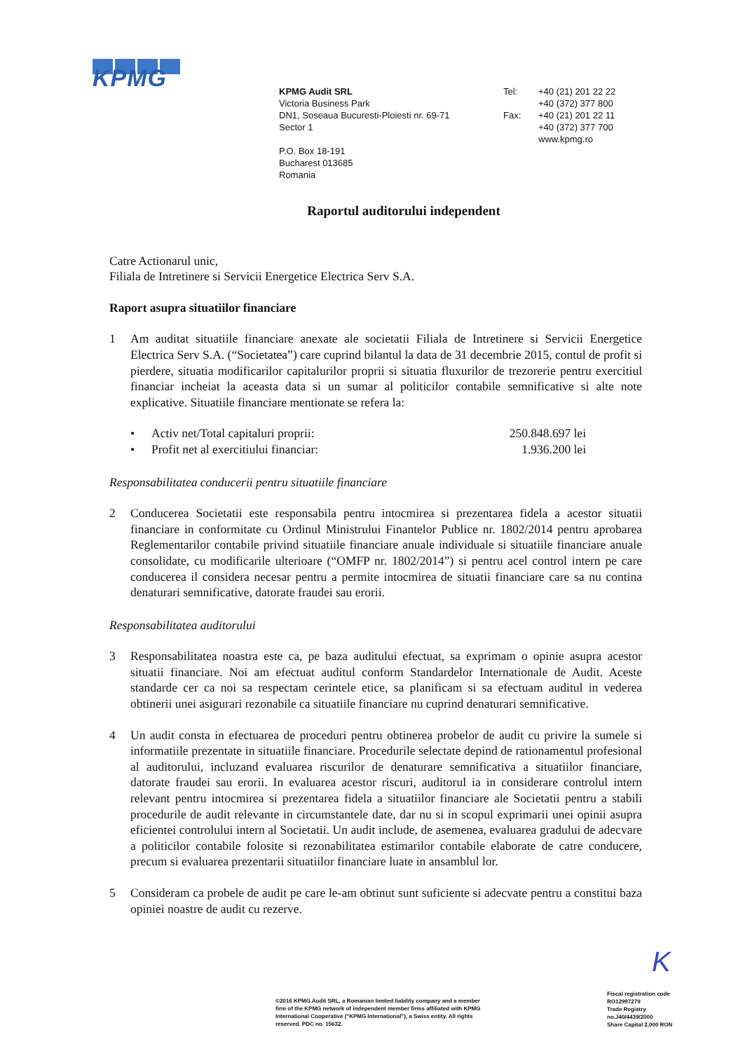KPMG
KPMG Audit SRL
Victoria Business Park
DN1, Soseaua Bucuresti-Ploiesti nr. 69-71
Sector 1
P.O. Box 18-191
Bucharest 013685
Romania
Tel:
Fax:
+40 (21) 201 22 22
+40 (372) 377 800
+40 (21) 201 22 11
+40 (372) 377 700
www.kpmg.ro
Raportul auditorului independent
Catre Actionarul unic,
Filiala de Intretinere si Servicii Energetice Electrica Serv S.A.
Raport asupra situatiilor financiare
1 Am auditat situatiile financiare anexate ale societatii Filiala de Intretinere si Servicii Energetice Electrica Serv S.A. (“Societatea”) care cuprind bilantul la data de 31 decembrie 2015, contul de profit si pierdere, situatia modificarilor capitalurilor proprii si situatia fluxurilor de trezorerie pentru exercitiul financiar incheiat la aceasta data si un sumar al politicilor contabile semnificative si alte note explicative. Situatiile financiare mentionate se refera la:
• Activ net/Total capitaluri proprii: 250.848.697 lei
• Profit net al exercitiului financiar: 1.936.200 lei
Responsabilitatea conducerii pentru situatiile financiare
2 Conducerea Societatii este responsabila pentru intocmirea si prezentarea fidela a acestor situatii financiare in conformitate cu Ordinul Ministrului Finantelor Publice nr. 1802/2014 pentru aprobarea Reglementarilor contabile privind situatiile financiare anuale individuale si situatiile financiare anuale consolidate, cu modificarile ulterioare (“OMFP nr. 1802/2014”) si pentru acel control intern pe care conducerea il considera necesar pentru a permite intocmirea de situatii financiare care sa nu contina denaturari semnificative, datorate fraudei sau erorii.
Responsabilitatea auditorului
3 Responsabilitatea noastra este ca, pe baza auditului efectuat, sa exprimam o opinie asupra acestor situatii financiare. Noi am efectuat auditul conform Standardelor Internationale de Audit. Aceste standarde cer ca noi sa respectam cerintele etice, sa planificam si sa efectuam auditul in vederea obtinerii unei asigurari rezonabile ca situatiile financiare nu cuprind denaturari semnificative.
4 Un audit consta in efectuarea de proceduri pentru obtinerea probelor de audit cu privire la sumele si informatiile prezentate in situatiile financiare. Procedurile selectate depind de rationamentul profesional al auditorului, incluzand evaluarea riscurilor de denaturare semnificativa a situatiilor financiare, datorate fraudei sau erorii. In evaluarea acestor riscuri, auditorul ia in considerare controlul intern relevant pentru intocmirea si prezentarea fidela a situatiilor financiare ale Societatii pentru a stabili procedurile de audit relevante in circumstantele date, dar nu si in scopul exprimarii unei opinii asupra eficientei controlului intern al Societatii. Un audit include, de asemenea, evaluarea gradului de adecvare a politicilor contabile folosite si rezonabilitatea estimarilor contabile elaborate de catre conducere, precum si evaluarea prezentarii situatiilor financiare luate in ansamblul lor.
5 Consideram ca probele de audit pe care le-am obtinut sunt suficiente si adecvate pentru a constitui baza opiniei noastre de audit cu rezerve.
K
©2016 KPMG Audit SRL, a Romanian limited liability company and a member firm of the KPMG network of independent member firms affiliated with KPMG International Cooperative ("KPMG International"), a Swiss entity. All rights reserved. PDC no. 15632.
Fiscal registration code
RO12997279
Trade Registry
no.J40/4439/2000
Share Capital 2,000 RON